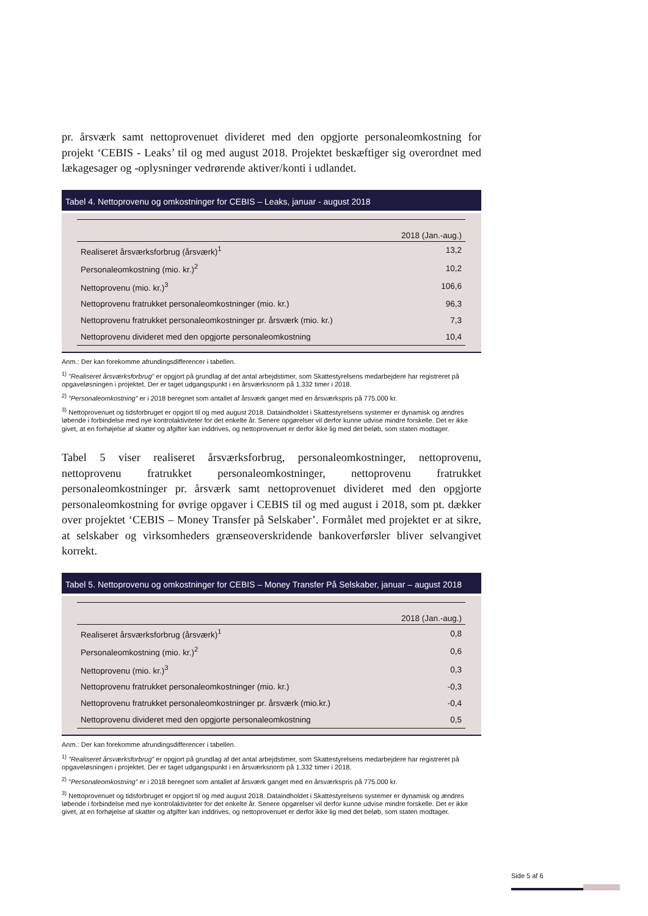pr. årsværk samt nettoprovenuet divideret med den opgjorte personaleomkostning for projekt ‘CEBIS - Leaks’ til og med august 2018. Projektet beskæftiger sig overordnet med lækagesager og -oplysninger vedrørende aktiver/konti i udlandet.
Tabel 4. Nettoprovenu og omkostninger for CEBIS – Leaks, januar - august 2018
| | 2018 (Jan.-aug.) |
| --- | --- |
| Realiseret årsværksforbrug (årsværk)<sup>1</sup> | 13,2 |
| Personaleomkostning (mio. kr.)<sup>2</sup> | 10,2 |
| Nettoprovenu (mio. kr.)<sup>3</sup> | 106,6 |
| Nettoprovenu fratrukket personaleomkostninger (mio. kr.) | 96,3 |
| Nettoprovenu fratrukket personaleomkostninger pr. årsværk (mio. kr.) | 7,3 |
| Nettoprovenu divideret med den opgjorte personaleomkostning | 10,4 |
Anm.: Der kan forekomme afrundingsdifferencer i tabellen.
<sup>1)</sup> ”Realiseret årsværksforbrug” er opgjort på grundlag af det antal arbejdstimer, som Skattestyrelsens medarbejdere har registreret på opgaveløsningen i projektet. Der er taget udgangspunkt i en årsværksnorm på 1.332 timer i 2018.
<sup>2)</sup> ”Personaleomkostning” er i 2018 beregnet som antallet af årsværk ganget med en årsværkspris på 775.000 kr.
<sup>3)</sup> Nettoprovenuet og tidsforbruget er opgjort til og med august 2018. Dataindholdet i Skattestyrelsens systemer er dynamisk og ændres løbende i forbindelse med nye kontrolaktiviteter for det enkelte år. Senere opgørelser vil derfor kunne udvise mindre forskelle. Det er ikke givet, at en forhøjelse af skatter og afgifter kan inddrives, og nettoprovenuet er derfor ikke lig med det beløb, som staten modtager.
Tabel 5 viser realiseret årsværksforbrug, personaleomkostninger, nettoprovenu, nettoprovenu fratrukket personaleomkostninger, nettoprovenu fratrukket personaleomkostninger pr. årsværk samt nettoprovenuet divideret med den opgjorte personaleomkostning for øvrige opgaver i CEBIS til og med august i 2018, som pt. dækker over projektet ‘CEBIS – Money Transfer på Selskaber’. Formålet med projektet er at sikre, at selskaber og virksomheders grænseoverskridende bankoverførsler bliver selvangivet korrekt.
Tabel 5. Nettoprovenu og omkostninger for CEBIS – Money Transfer På Selskaber, januar – august 2018
| | 2018 (Jan.-aug.) |
| --- | --- |
| Realiseret årsværksforbrug (årsværk)<sup>1</sup> | 0,8 |
| Personaleomkostning (mio. kr.)<sup>2</sup> | 0,6 |
| Nettoprovenu (mio. kr.)<sup>3</sup> | 0,3 |
| Nettoprovenu fratrukket personaleomkostninger (mio. kr.) | -0,3 |
| Nettoprovenu fratrukket personaleomkostninger pr. årsværk (mio.kr.) | -0,4 |
| Nettoprovenu divideret med den opgjorte personaleomkostning | 0,5 |
Anm.: Der kan forekomme afrundingsdifferencer i tabellen.
<sup>1)</sup> ”Realiseret årsværksforbrug” er opgjort på grundlag af det antal arbejdstimer, som Skattestyrelsens medarbejdere har registreret på opgaveløsningen i projektet. Der er taget udgangspunkt i en årsværksnorm på 1.332 timer i 2018.
<sup>2)</sup> ”Personaleomkostning” er i 2018 beregnet som antallet af årsværk ganget med en årsværkspris på 775.000 kr.
<sup>3)</sup> Nettoprovenuet og tidsforbruget er opgjort til og med august 2018. Dataindholdet i Skattestyrelsens systemer er dynamisk og ændres løbende i forbindelse med nye kontrolaktiviteter for det enkelte år. Senere opgørelser vil derfor kunne udvise mindre forskelle. Det er ikke givet, at en forhøjelse af skatter og afgifter kan inddrives, og nettoprovenuet er derfor ikke lig med det beløb, som staten modtager.
Side 5 af 6